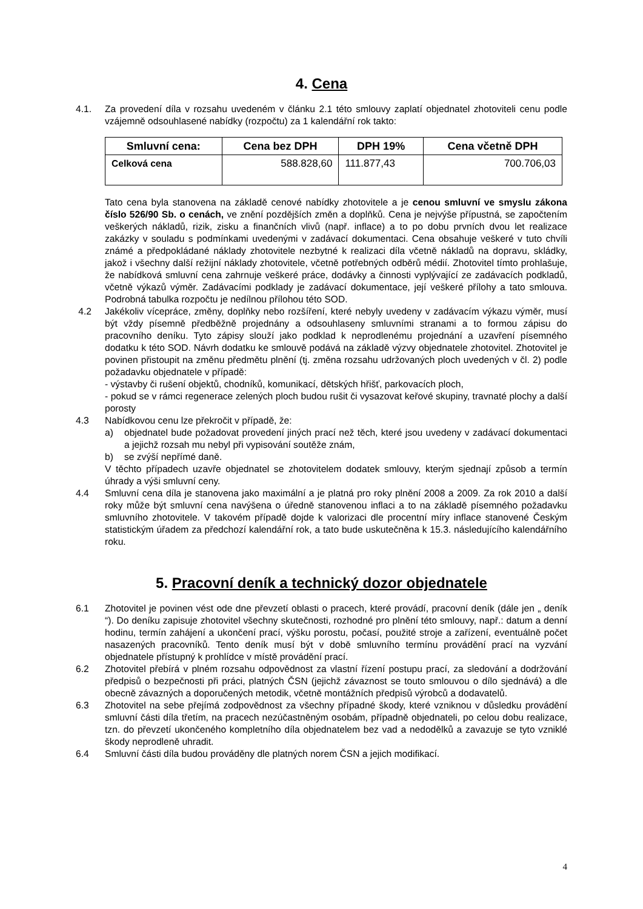4. Cena
4.1. Za provedení díla v rozsahu uvedeném v článku 2.1 této smlouvy zaplatí objednatel zhotoviteli cenu podle vzájemně odsouhlasené nabídky (rozpočtu) za 1 kalendářní rok takto:
| Smluvní cena: | Cena bez DPH | DPH 19% | Cena včetně DPH |
| --- | --- | --- | --- |
| Celková cena | 588.828,60 | 111.877,43 | 700.706,03 |
Tato cena byla stanovena na základě cenové nabídky zhotovitele a je cenou smluvní ve smyslu zákona číslo 526/90 Sb. o cenách, ve znění pozdějších změn a doplňků. Cena je nejvýše přípustná, se započtením veškerých nákladů, rizik, zisku a finančních vlivů (např. inflace) a to po dobu prvních dvou let realizace zakázky v souladu s podmínkami uvedenými v zadávací dokumentaci. Cena obsahuje veškeré v tuto chvíli známé a předpokládané náklady zhotovitele nezbytné k realizaci díla včetně nákladů na dopravu, skládky, jakož i všechny další režijní náklady zhotovitele, včetně potřebných odběrů médií. Zhotovitel tímto prohlašuje, že nabídková smluvní cena zahrnuje veškeré práce, dodávky a činnosti vyplývající ze zadávacích podkladů, včetně výkazů výměr. Zadávacími podklady je zadávací dokumentace, její veškeré přílohy a tato smlouva. Podrobná tabulka rozpočtu je nedílnou přílohou této SOD.
4.2 Jakékoliv vícepráce, změny, doplňky nebo rozšíření, které nebyly uvedeny v zadávacím výkazu výměr, musí být vždy písemně předběžně projednány a odsouhlaseny smluvními stranami a to formou zápisu do pracovního deníku. Tyto zápisy slouží jako podklad k neprodlenému projednání a uzavření písemného dodatku k této SOD. Návrh dodatku ke smlouvě podává na základě výzvy objednatele zhotovitel. Zhotovitel je povinen přistoupit na změnu předmětu plnění (tj. změna rozsahu udržovaných ploch uvedených v čl. 2) podle požadavku objednatele v případě:
- výstavby či rušení objektů, chodníků, komunikací, dětských hřišť, parkovacích ploch,
- pokud se v rámci regenerace zelených ploch budou rušit či vysazovat keřové skupiny, travnaté plochy a další porosty
4.3 Nabídkovou cenu lze překročit v případě, že:
a) objednatel bude požadovat provedení jiných prací než těch, které jsou uvedeny v zadávací dokumentaci a jejichž rozsah mu nebyl při vypisování soutěže znám,
b) se zvýší nepřímé daně.
V těchto případech uzavře objednatel se zhotovitelem dodatek smlouvy, kterým sjednají způsob a termín úhrady a výši smluvní ceny.
4.4 Smluvní cena díla je stanovena jako maximální a je platná pro roky plnění 2008 a 2009. Za rok 2010 a další roky může být smluvní cena navýšena o úředně stanovenou inflaci a to na základě písemného požadavku smluvního zhotovitele. V takovém případě dojde k valorizaci dle procentní míry inflace stanovené Českým statistickým úřadem za předchozí kalendářní rok, a tato bude uskutečněna k 15.3. následujícího kalendářního roku.
5. Pracovní deník a technický dozor objednatele
6.1 Zhotovitel je povinen vést ode dne převzetí oblasti o pracech, které provádí, pracovní deník (dále jen „ deník “). Do deníku zapisuje zhotovitel všechny skutečnosti, rozhodné pro plnění této smlouvy, např.: datum a denní hodinu, termín zahájení a ukončení prací, výšku porostu, počasí, použité stroje a zařízení, eventuálně počet nasazených pracovníků. Tento deník musí být v době smluvního termínu provádění prací na vyzvání objednatele přístupný k prohlídce v místě provádění prací.
6.2 Zhotovitel přebírá v plném rozsahu odpovědnost za vlastní řízení postupu prací, za sledování a dodržování předpisů o bezpečnosti při práci, platných ČSN (jejichž závaznost se touto smlouvou o dílo sjednává) a dle obecně závazných a doporučených metodik, včetně montážních předpisů výrobců a dodavatelů.
6.3 Zhotovitel na sebe přejímá zodpovědnost za všechny případné škody, které vzniknou v důsledku provádění smluvní části díla třetím, na pracech nezúčastněným osobám, případně objednateli, po celou dobu realizace, tzn. do převzetí ukončeného kompletního díla objednatelem bez vad a nedodělků a zavazuje se tyto vzniklé škody neprodleně uhradit.
6.4 Smluvní části díla budou prováděny dle platných norem ČSN a jejich modifikací.
4